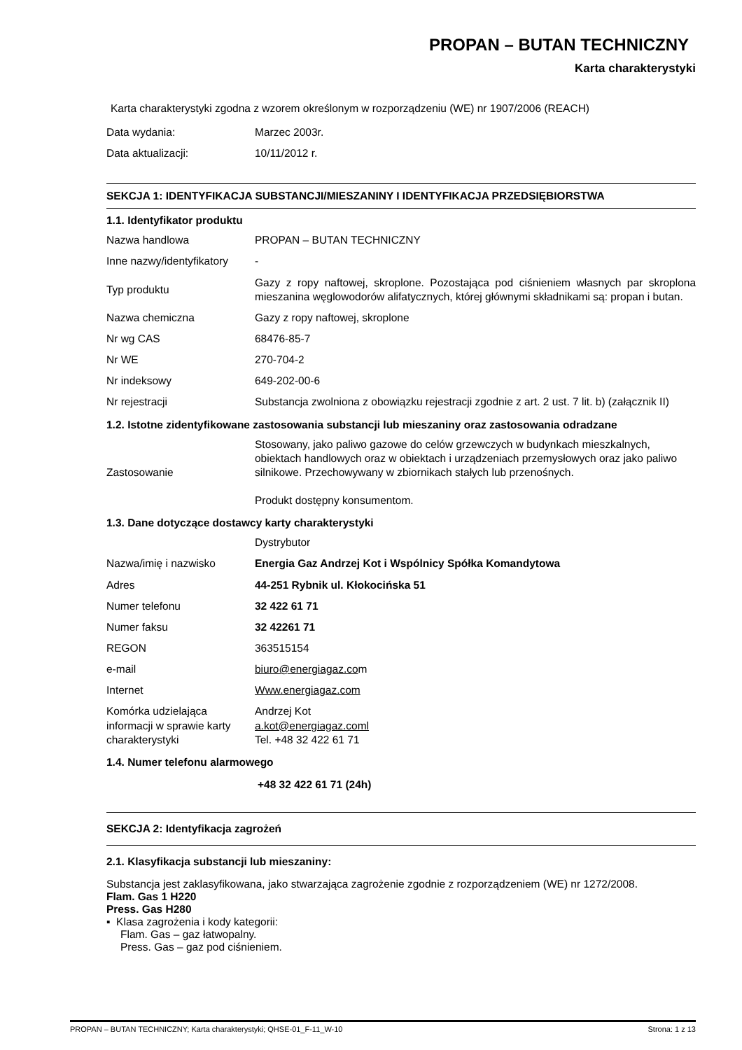PROPAN – BUTAN TECHNICZNY
Karta charakterystyki
Karta charakterystyki zgodna z wzorem określonym w rozporządzeniu (WE) nr 1907/2006 (REACH)
| Data wydania: | Marzec 2003r. |
| Data aktualizacji: | 10/11/2012 r. |
SEKCJA 1: IDENTYFIKACJA SUBSTANCJI/MIESZANINY I IDENTYFIKACJA PRZEDSIĘBIORSTWA
1.1. Identyfikator produktu
| Nazwa handlowa | PROPAN – BUTAN TECHNICZNY |
| Inne nazwy/identyfikatory | - |
| Typ produktu | Gazy z ropy naftowej, skroplone. Pozostająca pod ciśnieniem własnych par skroplona mieszanina węglowodorów alifatycznych, której głównymi składnikami są: propan i butan. |
| Nazwa chemiczna | Gazy z ropy naftowej, skroplone |
| Nr wg CAS | 68476-85-7 |
| Nr WE | 270-704-2 |
| Nr indeksowy | 649-202-00-6 |
| Nr rejestracji | Substancja zwolniona z obowiązku rejestracji zgodnie z art. 2 ust. 7 lit. b) (załącznik II) |
1.2. Istotne zidentyfikowane zastosowania substancji lub mieszaniny oraz zastosowania odradzane
| Zastosowanie | Stosowany, jako paliwo gazowe do celów grzewczych w budynkach mieszkalnych, obiektach handlowych oraz w obiektach i urządzeniach przemysłowych oraz jako paliwo silnikowe. Przechowywany w zbiornikach stałych lub przenośnych. Produkt dostępny konsumentom. |
1.3. Dane dotyczące dostawcy karty charakterystyki
| | Dystrybutor |
| Nazwa/imię i nazwisko | Energia Gaz Andrzej Kot i Wspólnicy Spółka Komandytowa |
| Adres | 44-251 Rybnik ul. Kłokocińska 51 |
| Numer telefonu | 32 422 61 71 |
| Numer faksu | 32 42261 71 |
| REGON | 363515154 |
| e-mail | biuro@energiagaz.co m |
| Internet | Www.energiagaz.com |
| Komórka udzielająca informacji w sprawie karty charakterystyki | Andrzej Kot a.kot@energiagaz.coml Tel. +48 32 422 61 71 |
1.4. Numer telefonu alarmowego
+48 32 422 61 71 (24h)
SEKCJA 2: Identyfikacja zagrożeń
2.1. Klasyfikacja substancji lub mieszaniny:
Substancja jest zaklasyfikowana, jako stwarzająca zagrożenie zgodnie z rozporządzeniem (WE) nr 1272/2008.
Flam. Gas 1 H220
Press. Gas H280
▪ Klasa zagrożenia i kody kategorii:
Flam. Gas – gaz łatwopalny.
Press. Gas – gaz pod ciśnieniem.
PROPAN – BUTAN TECHNICZNY; Karta charakterystyki; QHSE-01_F-11_W-10 Strona: 1 z 13